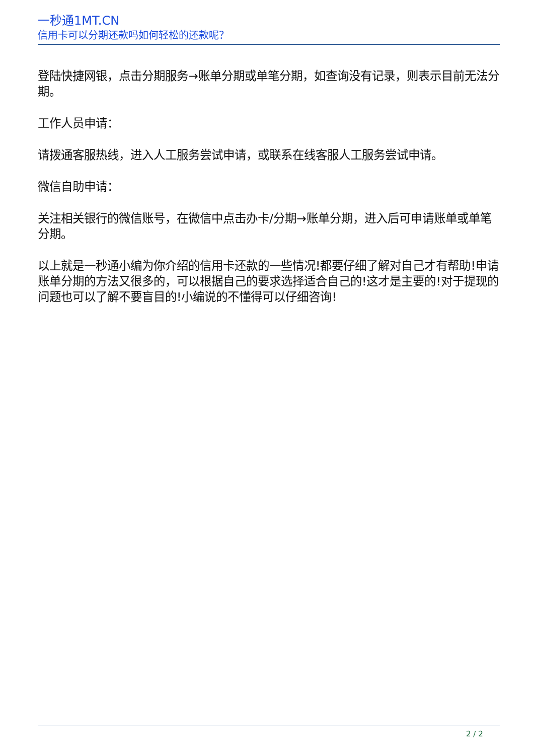一秒通1MT.CN
信用卡可以分期还款吗如何轻松的还款呢？
登陆快捷网银，点击分期服务→账单分期或单笔分期，如查询没有记录，则表示目前无法分期。
工作人员申请：
请拨通客服热线，进入人工服务尝试申请，或联系在线客服人工服务尝试申请。
微信自助申请：
关注相关银行的微信账号，在微信中点击办卡/分期→账单分期，进入后可申请账单或单笔分期。
以上就是一秒通小编为你介绍的信用卡还款的一些情况!都要仔细了解对自己才有帮助!申请账单分期的方法又很多的，可以根据自己的要求选择适合自己的!这才是主要的!对于提现的问题也可以了解不要盲目的!小编说的不懂得可以仔细咨询!
2 / 2